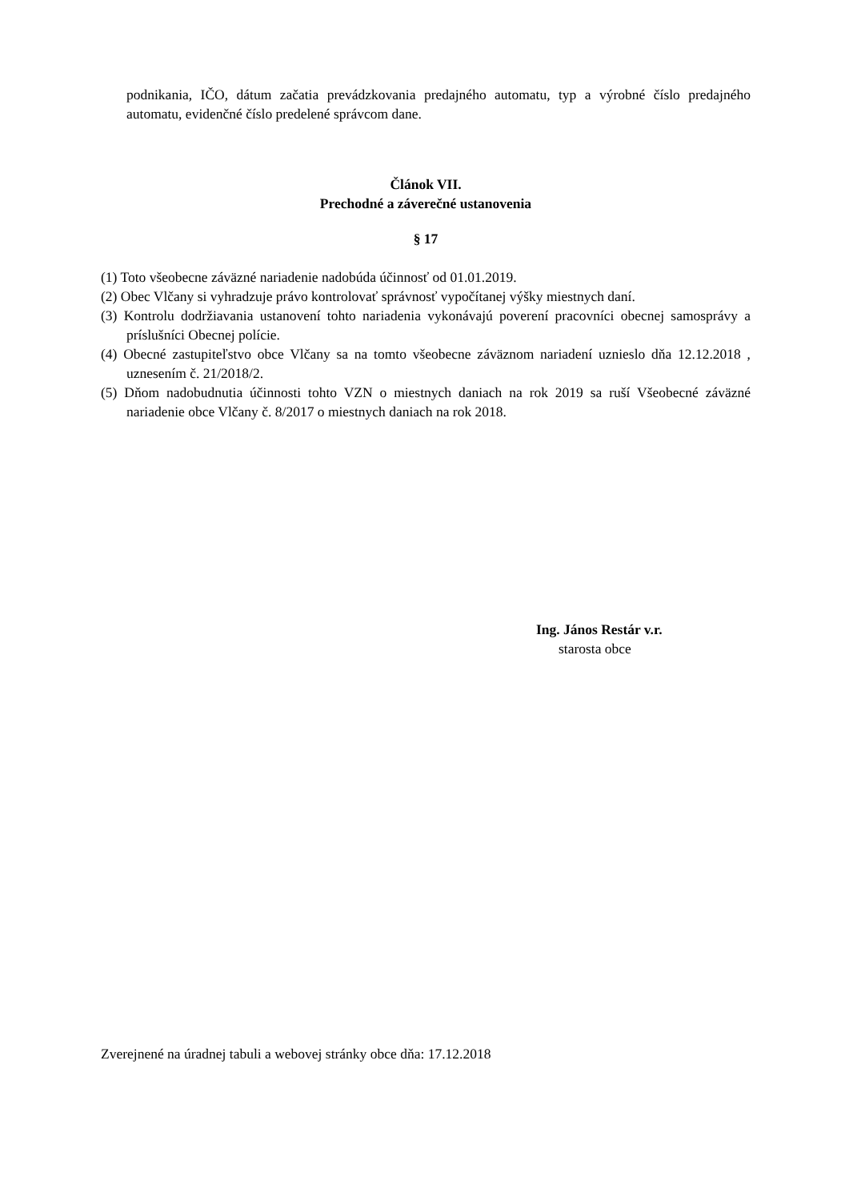podnikania, IČO, dátum začatia prevádzkovania predajného automatu, typ a výrobné číslo predajného automatu, evidenčné číslo predelené správcom dane.
Článok VII.
Prechodné a záverečné ustanovenia
§ 17
(1) Toto všeobecne záväzné nariadenie nadobúda účinnosť od 01.01.2019.
(2) Obec Vlčany si vyhradzuje právo kontrolovať správnosť vypočítanej výšky miestnych daní.
(3) Kontrolu dodržiavania ustanovení tohto nariadenia vykonávajú poverení pracovníci obecnej samosprávy a príslušníci Obecnej polície.
(4) Obecné zastupiteľstvo obce Vlčany sa na tomto všeobecne záväznom nariadení uznieslo dňa 12.12.2018 , uznesením č. 21/2018/2.
(5) Dňom nadobudnutia účinnosti tohto VZN o miestnych daniach na rok 2019 sa ruší Všeobecné záväzné nariadenie obce Vlčany č. 8/2017 o miestnych daniach na rok 2018.
Ing. János Restár v.r.
starosta obce
Zverejnené na úradnej tabuli a webovej stránky obce dňa: 17.12.2018